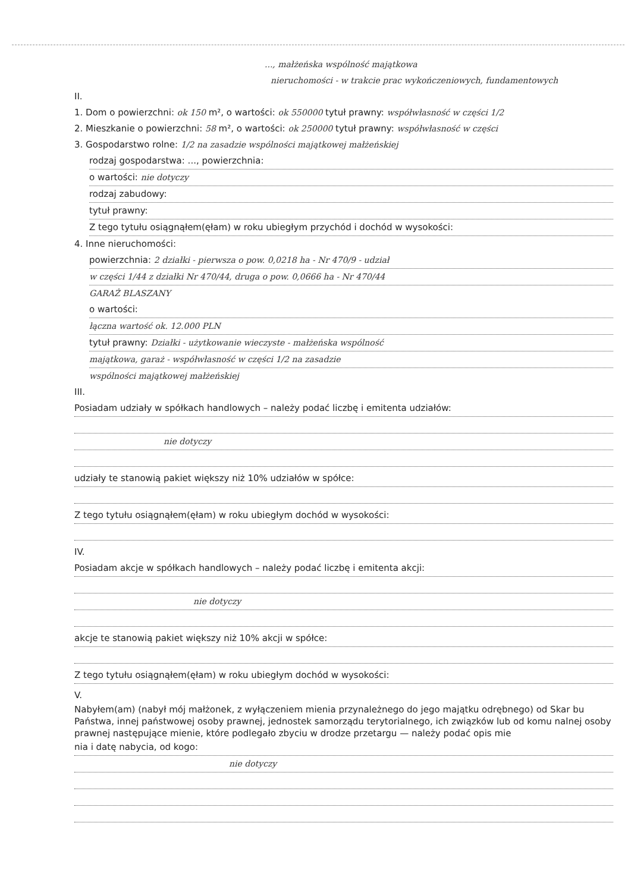..., małżeńska wspólność majątkowa
nieruchomości - w trakcie prac wykończeniowych, fundamentowych
II.
1. Dom o powierzchni: ok 150 m², o wartości: ok 550000 tytuł prawny: współwłasność w części 1/2
2. Mieszkanie o powierzchni: 58 m², o wartości: ok 250000 tytuł prawny: współwłasność w części
3. Gospodarstwo rolne: 1/2 na zasadzie wspólności majątkowej małżeńskiej
rodzaj gospodarstwa: ..., powierzchnia:
o wartości: nie dotyczy
rodzaj zabudowy:
tytuł prawny:
Z tego tytułu osiągnąłem(ęłam) w roku ubiegłym przychód i dochód w wysokości:
4. Inne nieruchomości:
powierzchnia: 2 działki - pierwsza o pow. 0,0218 ha - Nr 470/9 - udział
w części 1/44 z działki Nr 470/44, druga o pow. 0,0666 ha - Nr 470/44
GARAŻ BLASZANY
o wartości:
łączna wartość ok. 12.000 PLN
tytuł prawny: Działki - użytkowanie wieczyste - małżeńska wspólność
majątkowa, garaż - współwłasność w części 1/2 na zasadzie
wspólności majątkowej małżeńskiej
III.
Posiadam udziały w spółkach handlowych – należy podać liczbę i emitenta udziałów:
nie dotyczy
udziały te stanowią pakiet większy niż 10% udziałów w spółce:
Z tego tytułu osiągnąłem(ęłam) w roku ubiegłym dochód w wysokości:
IV.
Posiadam akcje w spółkach handlowych – należy podać liczbę i emitenta akcji:
nie dotyczy
akcje te stanowią pakiet większy niż 10% akcji w spółce:
Z tego tytułu osiągnąłem(ęłam) w roku ubiegłym dochód w wysokości:
V.
Nabyłem(am) (nabył mój małżonek, z wyłączeniem mienia przynależnego do jego majątku odrębnego) od Skar bu Państwa, innej państwowej osoby prawnej, jednostek samorządu terytorialnego, ich związków lub od komu nalnej osoby prawnej następujące mienie, które podlegało zbyciu w drodze przetargu — należy podać opis mie
nia i datę nabycia, od kogo:
nie dotyczy